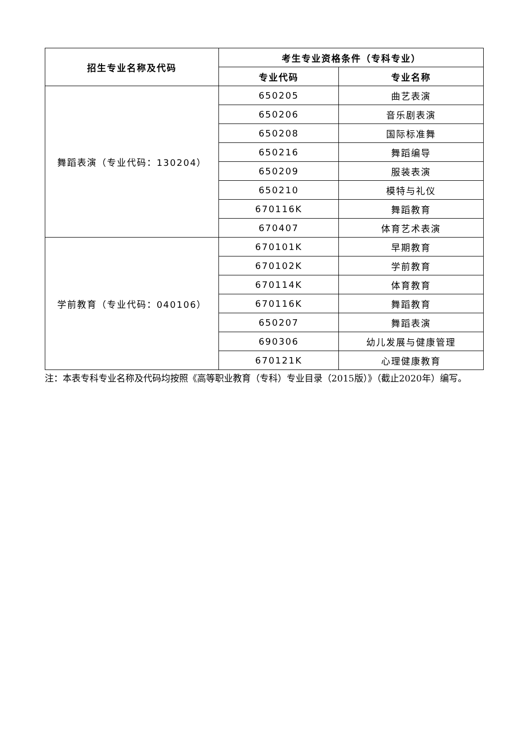| 招生专业名称及代码 | 考生专业资格条件（专科专业） | |
| --- | --- | --- |
| | 专业代码 | 专业名称 |
| 舞蹈表演（专业代码：130204） | 650205 | 曲艺表演 |
| | 650206 | 音乐剧表演 |
| | 650208 | 国际标准舞 |
| | 650216 | 舞蹈编导 |
| | 650209 | 服装表演 |
| | 650210 | 模特与礼仪 |
| | 670116K | 舞蹈教育 |
| | 670407 | 体育艺术表演 |
| 学前教育（专业代码：040106） | 670101K | 早期教育 |
| | 670102K | 学前教育 |
| | 670114K | 体育教育 |
| | 670116K | 舞蹈教育 |
| | 650207 | 舞蹈表演 |
| | 690306 | 幼儿发展与健康管理 |
| | 670121K | 心理健康教育 |
注：本表专科专业名称及代码均按照《高等职业教育（专科）专业目录（2015版）》（截止2020年）编写。